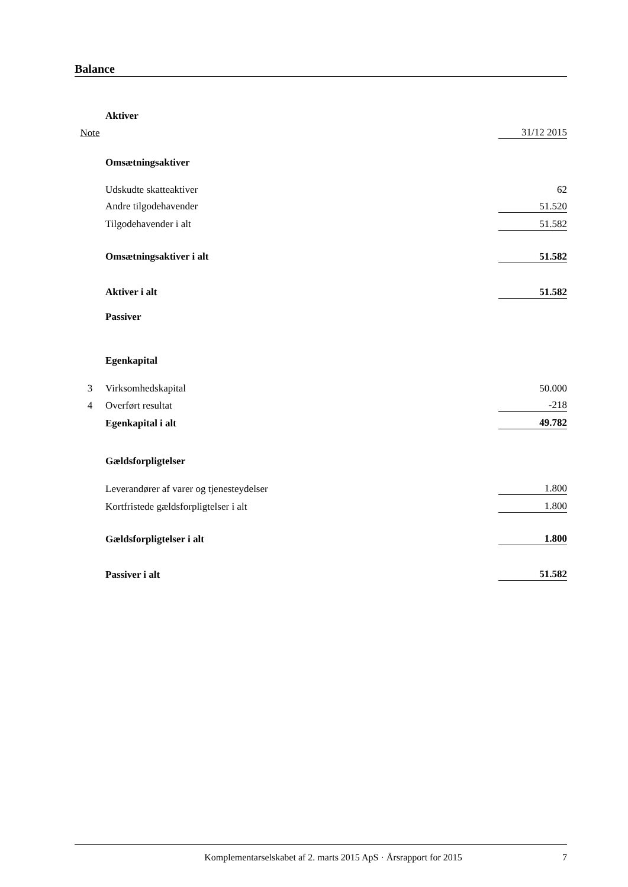Balance
| | Aktiver | |
| Note | | 31/12 2015 |
| | Omsætningsaktiver | |
| | Udskudte skatteaktiver | 62 |
| | Andre tilgodehavender | 51.520 |
| | Tilgodehavender i alt | 51.582 |
| | Omsætningsaktiver i alt | 51.582 |
| | Aktiver i alt | 51.582 |
| | Passiver | |
| | Egenkapital | |
| 3 | Virksomhedskapital | 50.000 |
| 4 | Overført resultat | -218 |
| | Egenkapital i alt | 49.782 |
| | Gældsforpligtelser | |
| | Leverandører af varer og tjenesteydelser | 1.800 |
| | Kortfristede gældsforpligtelser i alt | 1.800 |
| | Gældsforpligtelser i alt | 1.800 |
| | Passiver i alt | 51.582 |
Komplementarselskabet af 2. marts 2015 ApS · Årsrapport for 2015 7